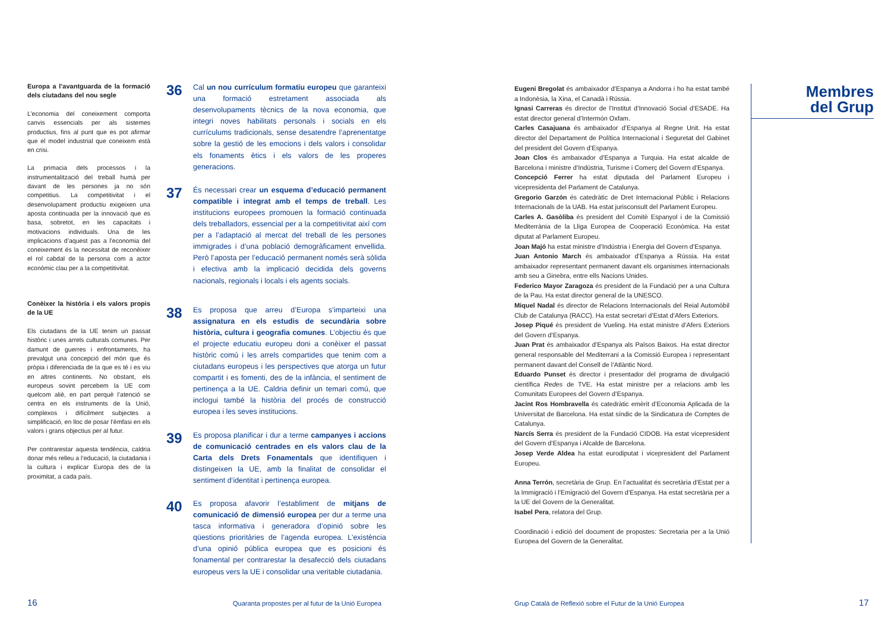Europa a l’avantguarda de la formació dels ciutadans del nou segle
L’economia del coneixement comporta canvis essencials per als sistemes productius, fins al punt que es pot afirmar que el model industrial que coneixem està en crisi.
La primacia dels processos i la instrumentalització del treball humà per davant de les persones ja no són competitius. La competitivitat i el desenvolupament productiu exigeixen una aposta continuada per la innovació que es basa, sobretot, en les capacitats i motivacions individuals. Una de les implicacions d’aquest pas a l’economia del coneixement és la necessitat de reconèixer el rol cabdal de la persona com a actor econòmic clau per a la competitivitat.
Conèixer la història i els valors propis de la UE
Els ciutadans de la UE tenim un passat històric i unes arrels culturals comunes. Per damunt de guerres i enfrontaments, ha prevalgut una concepció del món que és pròpia i diferenciada de la que es té i es viu en altres continents. No obstant, els europeus sovint percebem la UE com quelcom aliè, en part perquè l’atenció se centra en els instruments de la Unió, complexos i difícilment subjectes a simplificació, en lloc de posar l’èmfasi en els valors i grans objectius per al futur.
Per contrarestar aquesta tendència, caldria donar més relleu a l’educació, la ciutadania i la cultura i explicar Europa des de la proximitat, a cada país.
36
Cal un nou currículum formatiu europeu que garanteixi una formació estretament associada als desenvolupaments tècnics de la nova economia, que integri noves habilitats personals i socials en els currículums tradicionals, sense desatendre l’aprenentatge sobre la gestió de les emocions i dels valors i consolidar els fonaments ètics i els valors de les properes generacions.
37
És necessari crear un esquema d’educació permanent compatible i integrat amb el temps de treball. Les institucions europees promouen la formació continuada dels treballadors, essencial per a la competitivitat així com per a l’adaptació al mercat del treball de les persones immigrades i d’una població demogràficament envellida. Però l’aposta per l’educació permanent només serà sòlida i efectiva amb la implicació decidida dels governs nacionals, regionals i locals i els agents socials.
38
Es proposa que arreu d’Europa s’imparteixi una assignatura en els estudis de secundària sobre història, cultura i geografia comunes. L’objectiu és que el projecte educatiu europeu doni a conèixer el passat històric comú i les arrels compartides que tenim com a ciutadans europeus i les perspectives que atorga un futur compartit i es fomenti, des de la infància, el sentiment de pertinença a la UE. Caldria definir un temari comú, que inclogui també la història del procés de construcció europea i les seves institucions.
39
Es proposa planificar i dur a terme campanyes i accions de comunicació centrades en els valors clau de la Carta dels Drets Fonamentals que identifiquen i distingeixen la UE, amb la finalitat de consolidar el sentiment d’identitat i pertinença europea.
40
Es proposa afavorir l’establiment de mitjans de comunicació de dimensió europea per dur a terme una tasca informativa i generadora d’opinió sobre les qüestions prioritàries de l’agenda europea. L’existència d’una opinió pública europea que es posicioni és fonamental per contrarestar la desafecció dels ciutadans europeus vers la UE i consolidar una veritable ciutadania.
Eugeni Bregolat és ambaixador d’Espanya a Andorra i ho ha estat també a Indonèsia, la Xina, el Canadà i Rússia.
Ignasi Carreras és director de l’Institut d’Innovació Social d’ESADE. Ha estat director general d’Intermón Oxfam.
Carles Casajuana és ambaixador d’Espanya al Regne Unit. Ha estat director del Departament de Política Internacional i Seguretat del Gabinet del president del Govern d’Espanya.
Joan Clos és ambaixador d’Espanya a Turquia. Ha estat alcalde de Barcelona i ministre d’Indústria, Turisme i Comerç del Govern d’Espanya.
Concepció Ferrer ha estat diputada del Parlament Europeu i vicepresidenta del Parlament de Catalunya.
Gregorio Garzón és catedràtic de Dret Internacional Públic i Relacions Internacionals de la UAB. Ha estat jurisconsult del Parlament Europeu.
Carles A. Gasòliba és president del Comitè Espanyol i de la Comissió Mediterrània de la Lliga Europea de Cooperació Econòmica. Ha estat diputat al Parlament Europeu.
Joan Majó ha estat ministre d’Indústria i Energia del Govern d’Espanya.
Juan Antonio March és ambaixador d’Espanya a Rússia. Ha estat ambaixador representant permanent davant els organismes internacionals amb seu a Ginebra, entre ells Nacions Unides.
Federico Mayor Zaragoza és president de la Fundació per a una Cultura de la Pau. Ha estat director general de la UNESCO.
Miquel Nadal és director de Relacions Internacionals del Reial Automòbil Club de Catalunya (RACC). Ha estat secretari d’Estat d’Afers Exteriors.
Josep Piqué és president de Vueling. Ha estat ministre d’Afers Exteriors del Govern d’Espanya.
Juan Prat és ambaixador d’Espanya als Països Baixos. Ha estat director general responsable del Mediterrani a la Comissió Europea i representant permanent davant del Consell de l’Atlàntic Nord.
Eduardo Punset és director i presentador del programa de divulgació científica Redes de TVE. Ha estat ministre per a relacions amb les Comunitats Europees del Govern d’Espanya.
Jacint Ros Hombravella és catedràtic emèrit d’Economia Aplicada de la Universitat de Barcelona. Ha estat síndic de la Sindicatura de Comptes de Catalunya.
Narcís Serra és president de la Fundació CIDOB. Ha estat vicepresident del Govern d’Espanya i Alcalde de Barcelona.
Josep Verde Aldea ha estat eurodiputat i vicepresident del Parlament Europeu.
Anna Terrón, secretària de Grup. En l’actualitat és secretària d’Estat per a la Immigració i l’Emigració del Govern d’Espanya. Ha estat secretària per a la UE del Govern de la Generalitat.
Isabel Pera, relatora del Grup.
Coordinació i edició del document de propostes: Secretaria per a la Unió Europea del Govern de la Generalitat.
Membres
del Grup
16
Quaranta propostes per al futur de la Unió Europea
Grup Català de Reflexió sobre el Futur de la Unió Europea
17